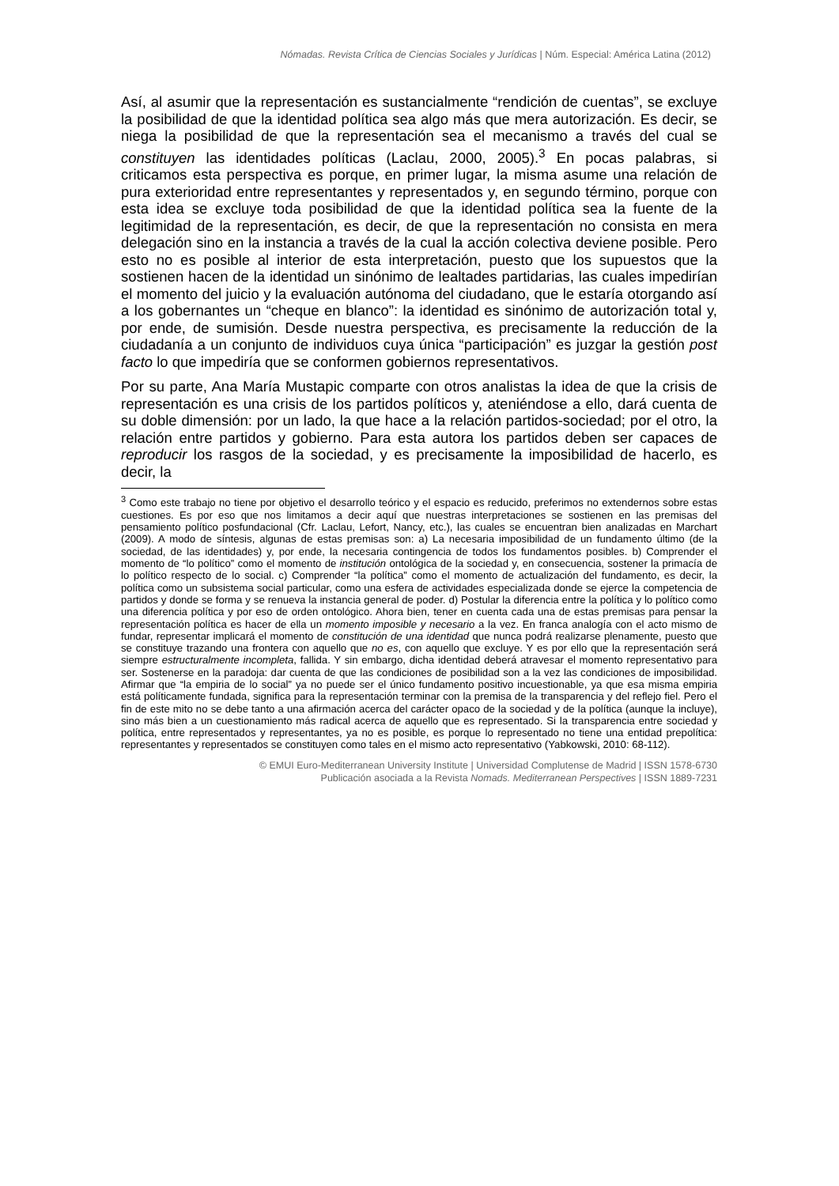Nómadas. Revista Crítica de Ciencias Sociales y Jurídicas | Núm. Especial: América Latina (2012)
Así, al asumir que la representación es sustancialmente “rendición de cuentas”, se excluye la posibilidad de que la identidad política sea algo más que mera autorización. Es decir, se niega la posibilidad de que la representación sea el mecanismo a través del cual se constituyen las identidades políticas (Laclau, 2000, 2005).<sup>3</sup> En pocas palabras, si criticamos esta perspectiva es porque, en primer lugar, la misma asume una relación de pura exterioridad entre representantes y representados y, en segundo término, porque con esta idea se excluye toda posibilidad de que la identidad política sea la fuente de la legitimidad de la representación, es decir, de que la representación no consista en mera delegación sino en la instancia a través de la cual la acción colectiva deviene posible. Pero esto no es posible al interior de esta interpretación, puesto que los supuestos que la sostienen hacen de la identidad un sinónimo de lealtades partidarias, las cuales impedirían el momento del juicio y la evaluación autónoma del ciudadano, que le estaría otorgando así a los gobernantes un “cheque en blanco”: la identidad es sinónimo de autorización total y, por ende, de sumisión. Desde nuestra perspectiva, es precisamente la reducción de la ciudadanía a un conjunto de individuos cuya única “participación” es juzgar la gestión post facto lo que impediría que se conformen gobiernos representativos.
Por su parte, Ana María Mustapic comparte con otros analistas la idea de que la crisis de representación es una crisis de los partidos políticos y, ateniéndose a ello, dará cuenta de su doble dimensión: por un lado, la que hace a la relación partidos-sociedad; por el otro, la relación entre partidos y gobierno. Para esta autora los partidos deben ser capaces de reproducir los rasgos de la sociedad, y es precisamente la imposibilidad de hacerlo, es decir, la
<sup>3</sup> Como este trabajo no tiene por objetivo el desarrollo teórico y el espacio es reducido, preferimos no extendernos sobre estas cuestiones. Es por eso que nos limitamos a decir aquí que nuestras interpretaciones se sostienen en las premisas del pensamiento político posfundacional (Cfr. Laclau, Lefort, Nancy, etc.), las cuales se encuentran bien analizadas en Marchart (2009). A modo de síntesis, algunas de estas premisas son: a) La necesaria imposibilidad de un fundamento último (de la sociedad, de las identidades) y, por ende, la necesaria contingencia de todos los fundamentos posibles. b) Comprender el momento de “lo político” como el momento de institución ontológica de la sociedad y, en consecuencia, sostener la primacía de lo político respecto de lo social. c) Comprender “la política” como el momento de actualización del fundamento, es decir, la política como un subsistema social particular, como una esfera de actividades especializada donde se ejerce la competencia de partidos y donde se forma y se renueva la instancia general de poder. d) Postular la diferencia entre la política y lo político como una diferencia política y por eso de orden ontológico. Ahora bien, tener en cuenta cada una de estas premisas para pensar la representación política es hacer de ella un momento imposible y necesario a la vez. En franca analogía con el acto mismo de fundar, representar implicará el momento de constitución de una identidad que nunca podrá realizarse plenamente, puesto que se constituye trazando una frontera con aquello que no es, con aquello que excluye. Y es por ello que la representación será siempre estructuralmente incompleta, fallida. Y sin embargo, dicha identidad deberá atravesar el momento representativo para ser. Sostenerse en la paradoja: dar cuenta de que las condiciones de posibilidad son a la vez las condiciones de imposibilidad. Afirmar que “la empiria de lo social” ya no puede ser el único fundamento positivo incuestionable, ya que esa misma empiria está políticamente fundada, significa para la representación terminar con la premisa de la transparencia y del reflejo fiel. Pero el fin de este mito no se debe tanto a una afirmación acerca del carácter opaco de la sociedad y de la política (aunque la incluye), sino más bien a un cuestionamiento más radical acerca de aquello que es representado. Si la transparencia entre sociedad y política, entre representados y representantes, ya no es posible, es porque lo representado no tiene una entidad prepolítica: representantes y representados se constituyen como tales en el mismo acto representativo (Yabkowski, 2010: 68-112).
© EMUI Euro-Mediterranean University Institute | Universidad Complutense de Madrid | ISSN 1578-6730
Publicación asociada a la Revista Nomads. Mediterranean Perspectives | ISSN 1889-7231